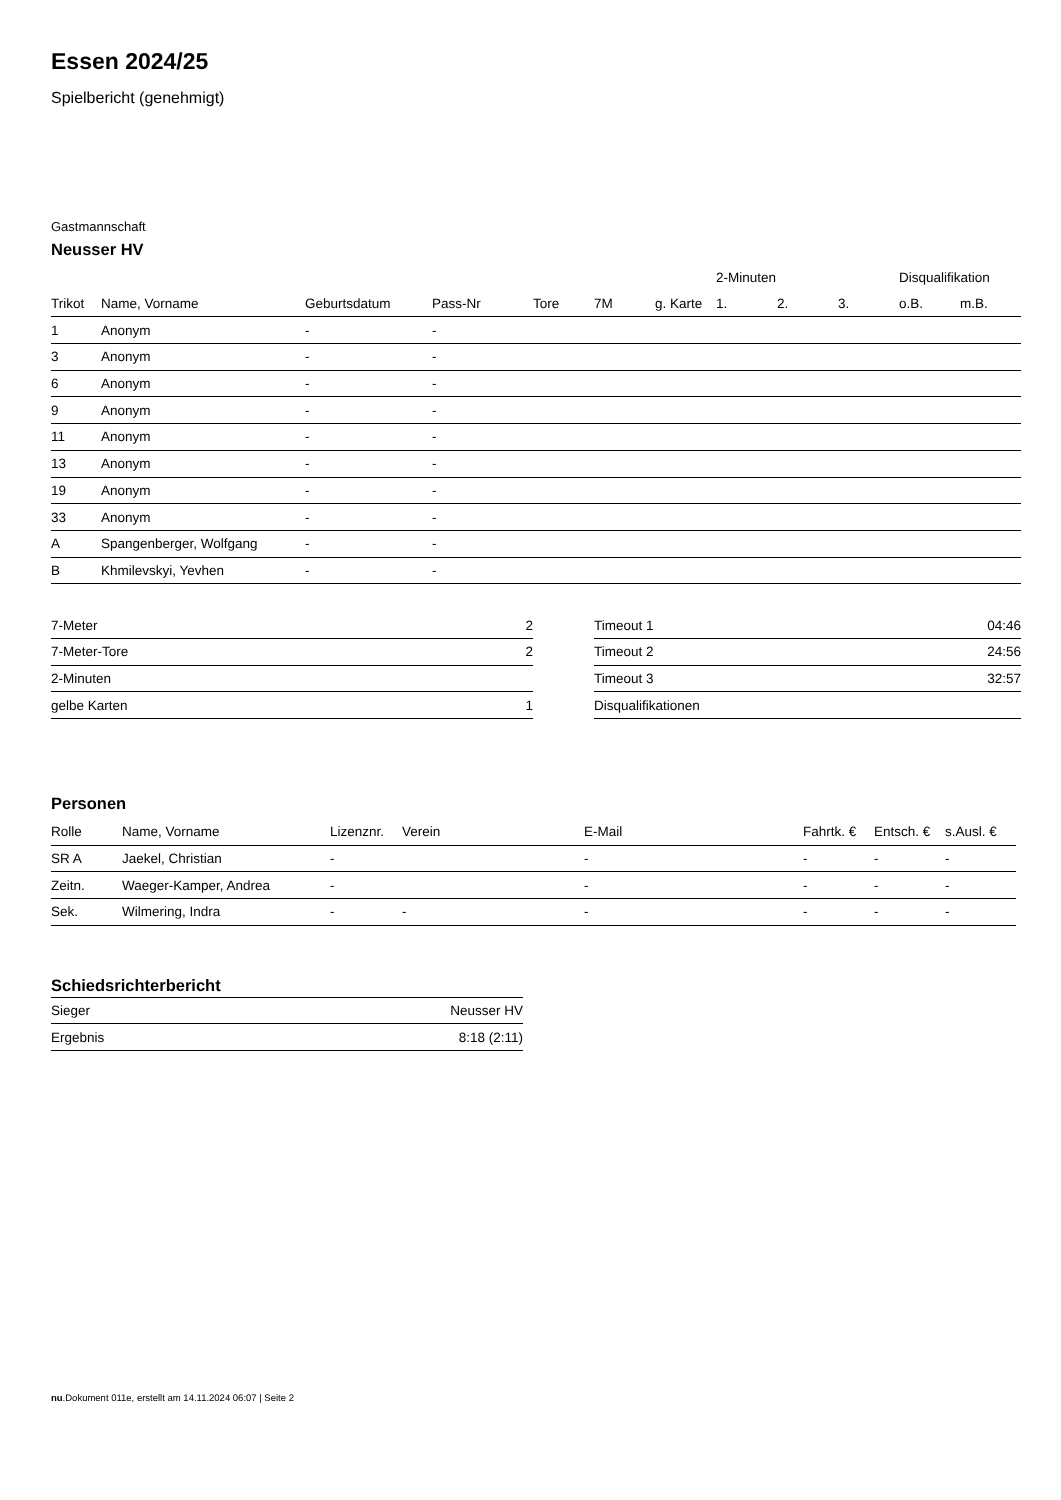Essen 2024/25
Spielbericht (genehmigt)
Gastmannschaft
Neusser HV
| | | | | | | | 2-Minuten | | | Disqualifikation | |
| --- | --- | --- | --- | --- | --- | --- | --- | --- | --- | --- | --- |
| Trikot | Name, Vorname | Geburtsdatum | Pass-Nr | Tore | 7M | g. Karte | 1. | 2. | 3. | o.B. | m.B. |
| 1 | Anonym | - | - | | | | | | | | |
| 3 | Anonym | - | - | | | | | | | | |
| 6 | Anonym | - | - | | | | | | | | |
| 9 | Anonym | - | - | | | | | | | | |
| 11 | Anonym | - | - | | | | | | | | |
| 13 | Anonym | - | - | | | | | | | | |
| 19 | Anonym | - | - | | | | | | | | |
| 33 | Anonym | - | - | | | | | | | | |
| A | Spangenberger, Wolfgang | - | - | | | | | | | | |
| B | Khmilevskyi, Yevhen | - | - | | | | | | | | |
| 7-Meter | 2 |
| 7-Meter-Tore | 2 |
| 2-Minuten | |
| gelbe Karten | 1 |
| Timeout 1 | 04:46 |
| Timeout 2 | 24:56 |
| Timeout 3 | 32:57 |
| Disqualifikationen | |
Personen
| Rolle | Name, Vorname | Lizenznr. | Verein | E-Mail | Fahrtk. € | Entsch. € | s.Ausl. € |
| --- | --- | --- | --- | --- | --- | --- | --- |
| SR A | Jaekel, Christian | - | | - | - | - | - |
| Zeitn. | Waeger-Kamper, Andrea | - | | - | - | - | - |
| Sek. | Wilmering, Indra | - | - | - | - | - | - |
Schiedsrichterbericht
| Sieger | Neusser HV |
| Ergebnis | 8:18 (2:11) |
nu.Dokument 011e, erstellt am 14.11.2024 06:07 | Seite 2